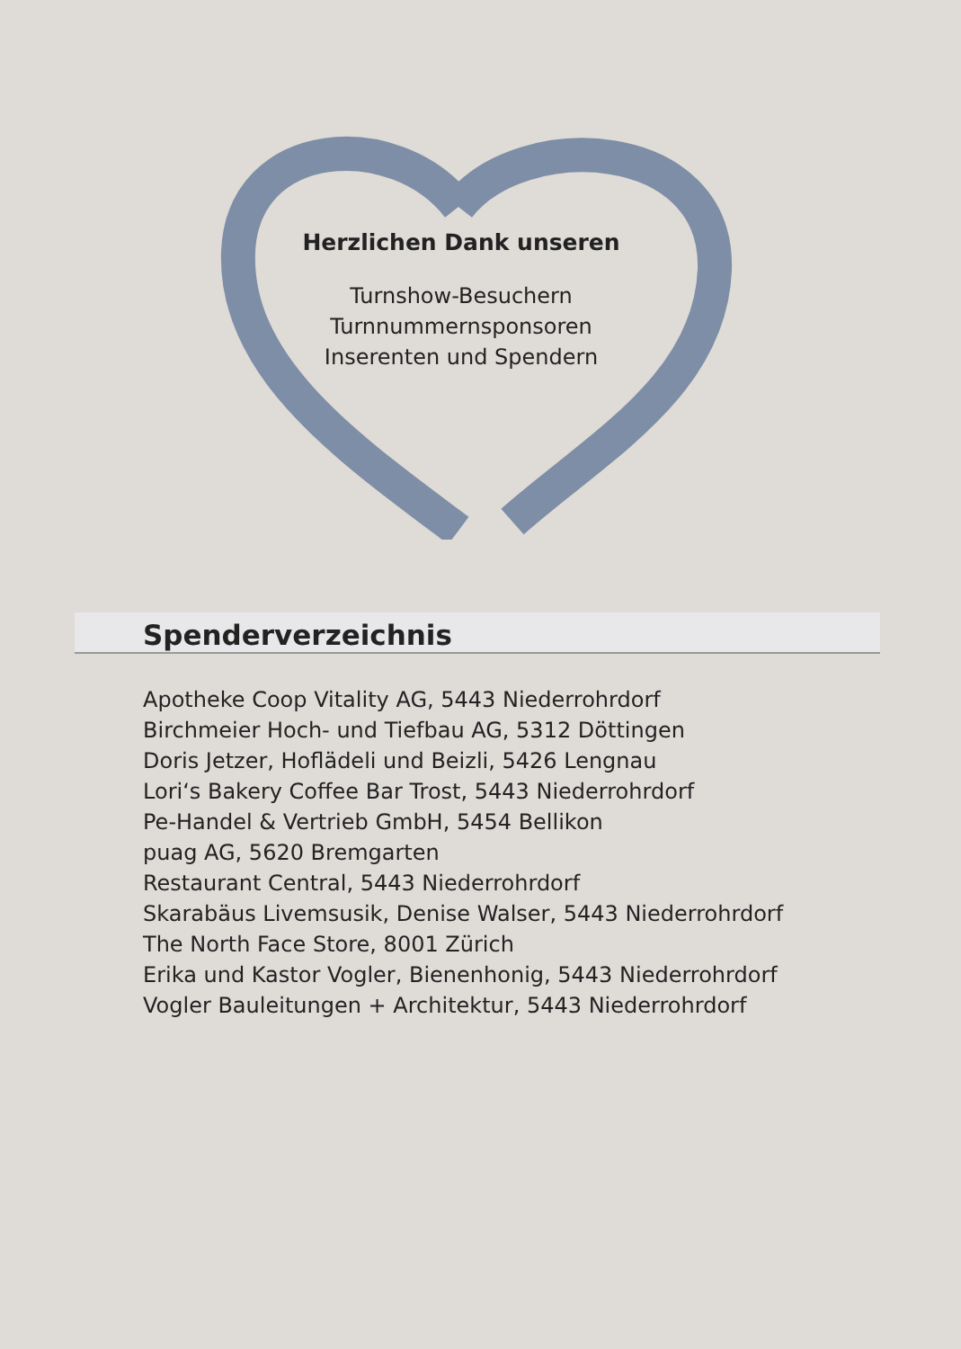Herzlichen Dank unseren
Turnshow-Besuchern
Turnnummernsponsoren
Inserenten und Spendern
Spenderverzeichnis
Apotheke Coop Vitality AG, 5443 Niederrohrdorf
Birchmeier Hoch- und Tiefbau AG, 5312 Döttingen
Doris Jetzer, Hoflädeli und Beizli, 5426 Lengnau
Lori‘s Bakery Coffee Bar Trost, 5443 Niederrohrdorf
Pe-Handel & Vertrieb GmbH, 5454 Bellikon
puag AG, 5620 Bremgarten
Restaurant Central, 5443 Niederrohrdorf
Skarabäus Livemsusik, Denise Walser, 5443 Niederrohrdorf
The North Face Store, 8001 Zürich
Erika und Kastor Vogler, Bienenhonig, 5443 Niederrohrdorf
Vogler Bauleitungen + Architektur, 5443 Niederrohrdorf